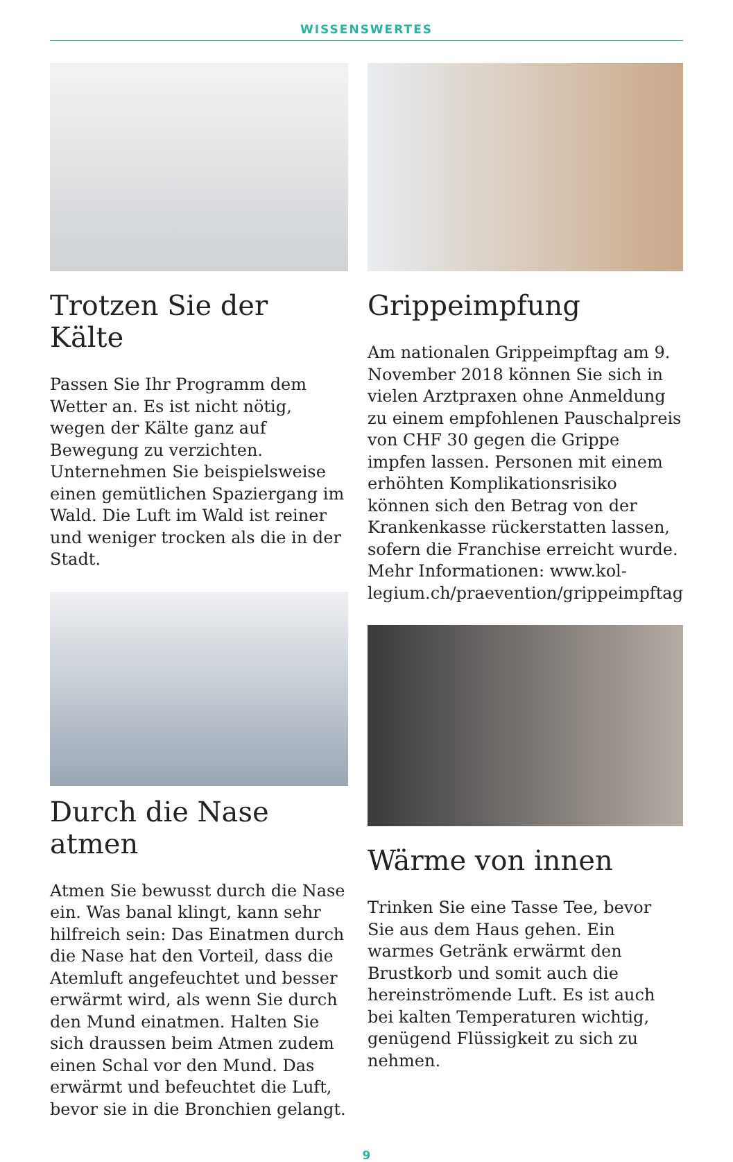WISSENSWERTES
Trotzen Sie der Kälte
Passen Sie Ihr Programm dem Wetter an. Es ist nicht nötig, wegen der Kälte ganz auf Bewegung zu verzichten. Unternehmen Sie beispielsweise einen gemütlichen Spaziergang im Wald. Die Luft im Wald ist reiner und weniger trocken als die in der Stadt.
Durch die Nase atmen
Atmen Sie bewusst durch die Nase ein. Was banal klingt, kann sehr hilfreich sein: Das Einatmen durch die Nase hat den Vorteil, dass die Atemluft ange­feuchtet und besser erwärmt wird, als wenn Sie durch den Mund einatmen. Halten Sie sich draussen beim Atmen zudem einen Schal vor den Mund. Das erwärmt und befeuchtet die Luft, bevor sie in die Bronchien gelangt.
Grippeimpfung
Am nationalen Grippeimpftag am 9. November 2018 können Sie sich in vielen Arztpraxen ohne Anmeldung zu einem empfohlenen Pauschalpreis von CHF 30 gegen die Grippe impfen lassen. Personen mit einem erhöhten Kompli­kationsrisiko können sich den Betrag von der Krankenkasse rückerstatten lassen, sofern die Franchise erreicht wurde. Mehr Informationen: www.kol­legium.ch/praevention/grippeimpftag
Wärme von innen
Trinken Sie eine Tasse Tee, bevor Sie aus dem Haus gehen. Ein warmes Getränk erwärmt den Brustkorb und somit auch die hereinströmende Luft. Es ist auch bei kalten Temperaturen wichtig, genü­gend Flüssigkeit zu sich zu nehmen.
9